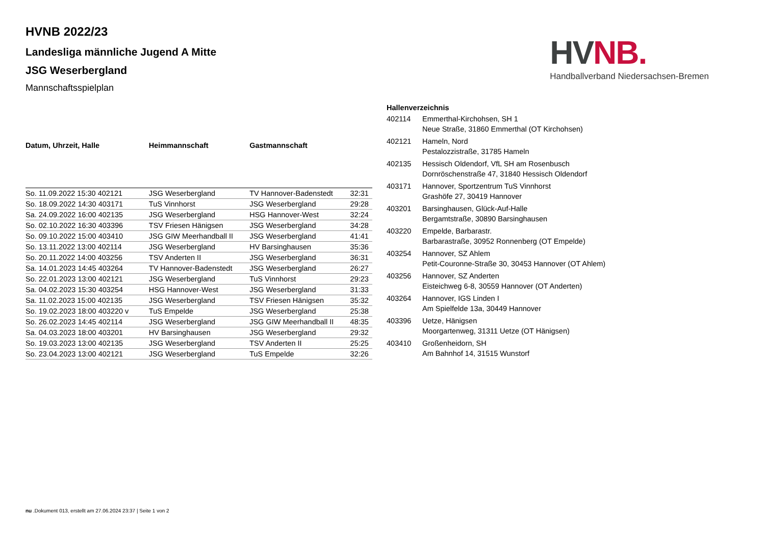HVNB 2022/23
Landesliga männliche Jugend A Mitte
JSG Weserbergland
Mannschaftsspielplan
HV NB.
Handballverband Niedersachsen-Bremen
| Datum, Uhrzeit, Halle | Heimmannschaft | Gastmannschaft | |
| --- | --- | --- | --- |
| So. 11.09.2022 15:30 402121 | JSG Weserbergland | TV Hannover-Badenstedt | 32:31 |
| So. 18.09.2022 14:30 403171 | TuS Vinnhorst | JSG Weserbergland | 29:28 |
| Sa. 24.09.2022 16:00 402135 | JSG Weserbergland | HSG Hannover-West | 32:24 |
| So. 02.10.2022 16:30 403396 | TSV Friesen Hänigsen | JSG Weserbergland | 34:28 |
| So. 09.10.2022 15:00 403410 | JSG GIW Meerhandball II | JSG Weserbergland | 41:41 |
| So. 13.11.2022 13:00 402114 | JSG Weserbergland | HV Barsinghausen | 35:36 |
| So. 20.11.2022 14:00 403256 | TSV Anderten II | JSG Weserbergland | 36:31 |
| Sa. 14.01.2023 14:45 403264 | TV Hannover-Badenstedt | JSG Weserbergland | 26:27 |
| So. 22.01.2023 13:00 402121 | JSG Weserbergland | TuS Vinnhorst | 29:23 |
| Sa. 04.02.2023 15:30 403254 | HSG Hannover-West | JSG Weserbergland | 31:33 |
| Sa. 11.02.2023 15:00 402135 | JSG Weserbergland | TSV Friesen Hänigsen | 35:32 |
| So. 19.02.2023 18:00 403220 v | TuS Empelde | JSG Weserbergland | 25:38 |
| So. 26.02.2023 14:45 402114 | JSG Weserbergland | JSG GIW Meerhandball II | 48:35 |
| Sa. 04.03.2023 18:00 403201 | HV Barsinghausen | JSG Weserbergland | 29:32 |
| So. 19.03.2023 13:00 402135 | JSG Weserbergland | TSV Anderten II | 25:25 |
| So. 23.04.2023 13:00 402121 | JSG Weserbergland | TuS Empelde | 32:26 |
| Hallenverzeichnis | |
| --- | --- |
| 402114 | Emmerthal-Kirchohsen, SH 1 Neue Straße, 31860 Emmerthal (OT Kirchohsen) |
| 402121 | Hameln, Nord Pestalozzistraße, 31785 Hameln |
| 402135 | Hessisch Oldendorf, VfL SH am Rosenbusch Dornröschenstraße 47, 31840 Hessisch Oldendorf |
| 403171 | Hannover, Sportzentrum TuS Vinnhorst Grashöfe 27, 30419 Hannover |
| 403201 | Barsinghausen, Glück-Auf-Halle Bergamtstraße, 30890 Barsinghausen |
| 403220 | Empelde, Barbarastr. Barbarastraße, 30952 Ronnenberg (OT Empelde) |
| 403254 | Hannover, SZ Ahlem Petit-Couronne-Straße 30, 30453 Hannover (OT Ahlem) |
| 403256 | Hannover, SZ Anderten Eisteichweg 6-8, 30559 Hannover (OT Anderten) |
| 403264 | Hannover, IGS Linden I Am Spielfelde 13a, 30449 Hannover |
| 403396 | Uetze, Hänigsen Moorgartenweg, 31311 Uetze (OT Hänigsen) |
| 403410 | Großenheidorn, SH Am Bahnhof 14, 31515 Wunstorf |
nu .Dokument 013, erstellt am 27.06.2024 23:37 | Seite 1 von 2